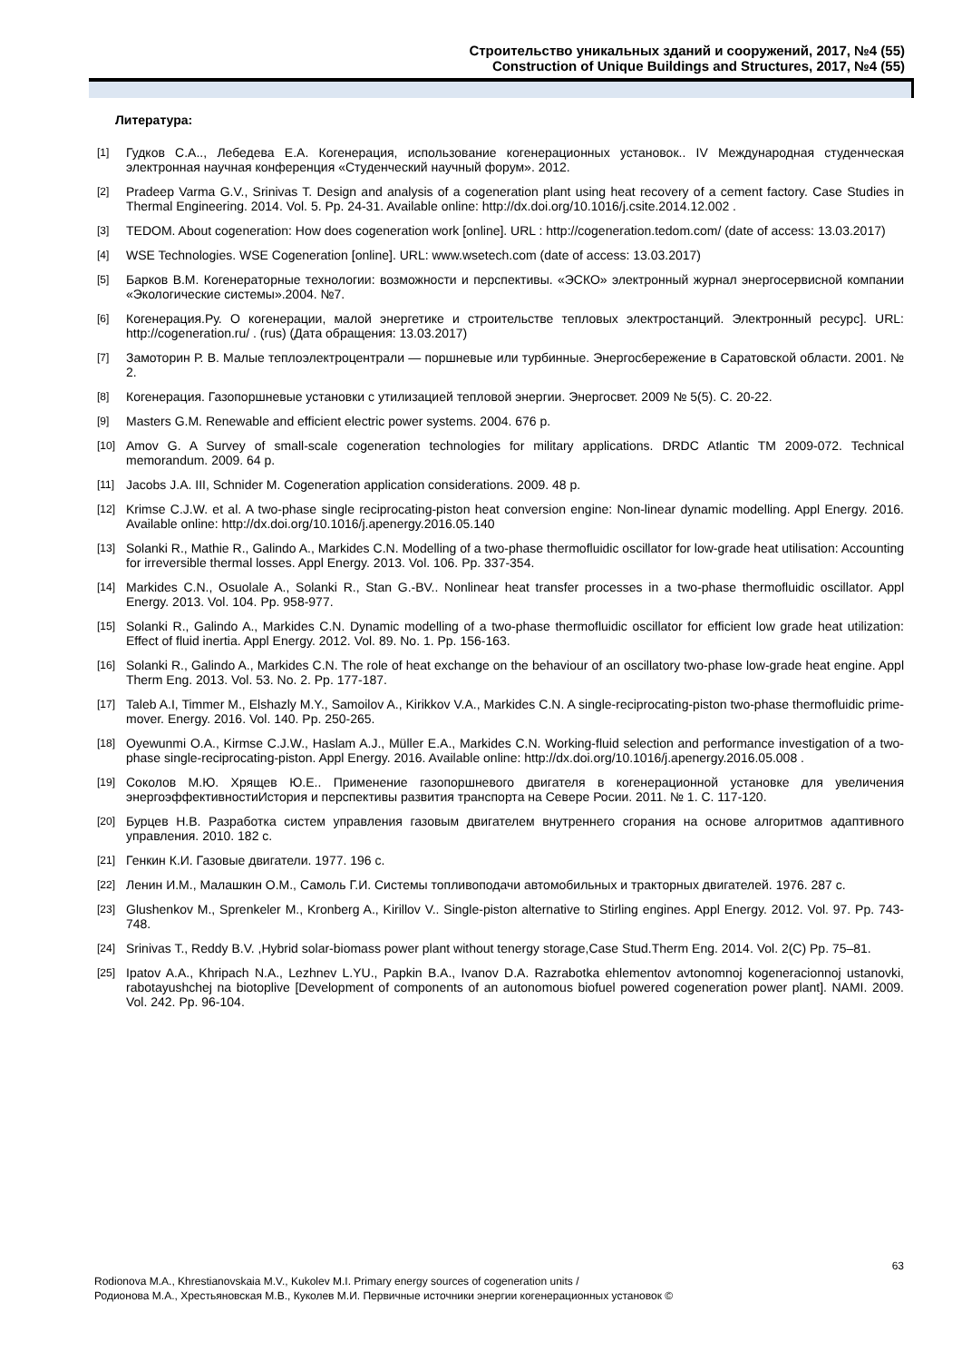Строительство уникальных зданий и сооружений, 2017, №4 (55)
Construction of Unique Buildings and Structures, 2017, №4 (55)
Литература:
[1] Гудков С.А.., Лебедева Е.А. Когенерация, использование когенерационных установок.. IV Международная студенческая электронная научная конференция «Студенческий научный форум». 2012.
[2] Pradeep Varma G.V., Srinivas T. Design and analysis of a cogeneration plant using heat recovery of a cement factory. Case Studies in Thermal Engineering. 2014. Vol. 5. Pp. 24-31. Available online: http://dx.doi.org/10.1016/j.csite.2014.12.002 .
[3] TEDOM. About cogeneration: How does cogeneration work [online]. URL : http://cogeneration.tedom.com/ (date of access: 13.03.2017)
[4] WSE Technologies. WSE Cogeneration [online]. URL: www.wsetech.com (date of access: 13.03.2017)
[5] Барков В.М. Когенераторные технологии: возможности и перспективы. «ЭСКО» электронный журнал энергосервисной компании «Экологические системы».2004. №7.
[6] Когенерация.Ру. О когенерации, малой энергетике и строительстве тепловых электростанций. Электронный ресурс]. URL: http://cogeneration.ru/ . (rus) (Дата обращения: 13.03.2017)
[7] Замоторин Р. В. Малые теплоэлектроцентрали — поршневые или турбинные. Энергосбережение в Саратовской области. 2001. № 2.
[8] Когенерация. Газопоршневые установки с утилизацией тепловой энергии. Энергосвет. 2009 № 5(5). С. 20-22.
[9] Masters G.M. Renewable and efficient electric power systems. 2004. 676 p.
[10] Amov G. A Survey of small-scale cogeneration technologies for military applications. DRDC Atlantic TM 2009-072. Technical memorandum. 2009. 64 p.
[11] Jacobs J.A. III, Schnider M. Cogeneration application considerations. 2009. 48 p.
[12] Krimse C.J.W. et al. A two-phase single reciprocating-piston heat conversion engine: Non-linear dynamic modelling. Appl Energy. 2016. Available online: http://dx.doi.org/10.1016/j.apenergy.2016.05.140
[13] Solanki R., Mathie R., Galindo A., Markides C.N. Modelling of a two-phase thermofluidic oscillator for low-grade heat utilisation: Accounting for irreversible thermal losses. Appl Energy. 2013. Vol. 106. Pp. 337-354.
[14] Markides C.N., Osuolale A., Solanki R., Stan G.-BV.. Nonlinear heat transfer processes in a two-phase thermofluidic oscillator. Appl Energy. 2013. Vol. 104. Pp. 958-977.
[15] Solanki R., Galindo A., Markides C.N. Dynamic modelling of a two-phase thermofluidic oscillator for efficient low grade heat utilization: Effect of fluid inertia. Appl Energy. 2012. Vol. 89. No. 1. Pp. 156-163.
[16] Solanki R., Galindo A., Markides C.N. The role of heat exchange on the behaviour of an oscillatory two-phase low-grade heat engine. Appl Therm Eng. 2013. Vol. 53. No. 2. Pp. 177-187.
[17] Taleb A.I, Timmer M., Elshazly M.Y., Samoilov A., Kirikkov V.A., Markides C.N. A single-reciprocating-piston two-phase thermofluidic prime-mover. Energy. 2016. Vol. 140. Pp. 250-265.
[18] Oyewunmi O.A., Kirmse C.J.W., Haslam A.J., Müller E.A., Markides C.N. Working-fluid selection and performance investigation of a two-phase single-reciprocating-piston. Appl Energy. 2016. Available online: http://dx.doi.org/10.1016/j.apenergy.2016.05.008 .
[19] Соколов М.Ю. Хрящев Ю.Е.. Применение газопоршневого двигателя в когенерационной установке для увеличения энергоэффективностиИстория и перспективы развития транспорта на Севере Росии. 2011. № 1. С. 117-120.
[20] Бурцев Н.В. Разработка систем управления газовым двигателем внутреннего сгорания на основе алгоритмов адаптивного управления. 2010. 182 с.
[21] Генкин К.И. Газовые двигатели. 1977. 196 с.
[22] Ленин И.М., Малашкин О.М., Самоль Г.И. Системы топливоподачи автомобильных и тракторных двигателей. 1976. 287 с.
[23] Glushenkov M., Sprenkeler M., Kronberg A., Kirillov V.. Single-piston alternative to Stirling engines. Appl Energy. 2012. Vol. 97. Pp. 743-748.
[24] Srinivas T., Reddy B.V. ,Hybrid solar-biomass power plant without tenergy storage,Case Stud.Therm Eng. 2014. Vol. 2(C) Pp. 75–81.
[25] Ipatov A.A., Khripach N.A., Lezhnev L.YU., Papkin B.A., Ivanov D.A. Razrabotka ehlementov avtonomnoj kogeneracionnoj ustanovki, rabotayushchej na biotoplive [Development of components of an autonomous biofuel powered cogeneration power plant]. NAMI. 2009. Vol. 242. Pp. 96-104.
63
Rodionova M.A., Khrestianovskaia M.V., Kukolev M.I. Primary energy sources of cogeneration units /
Родионова М.А., Хрестьяновская М.В., Куколев М.И. Первичные источники энергии когенерационных установок ©